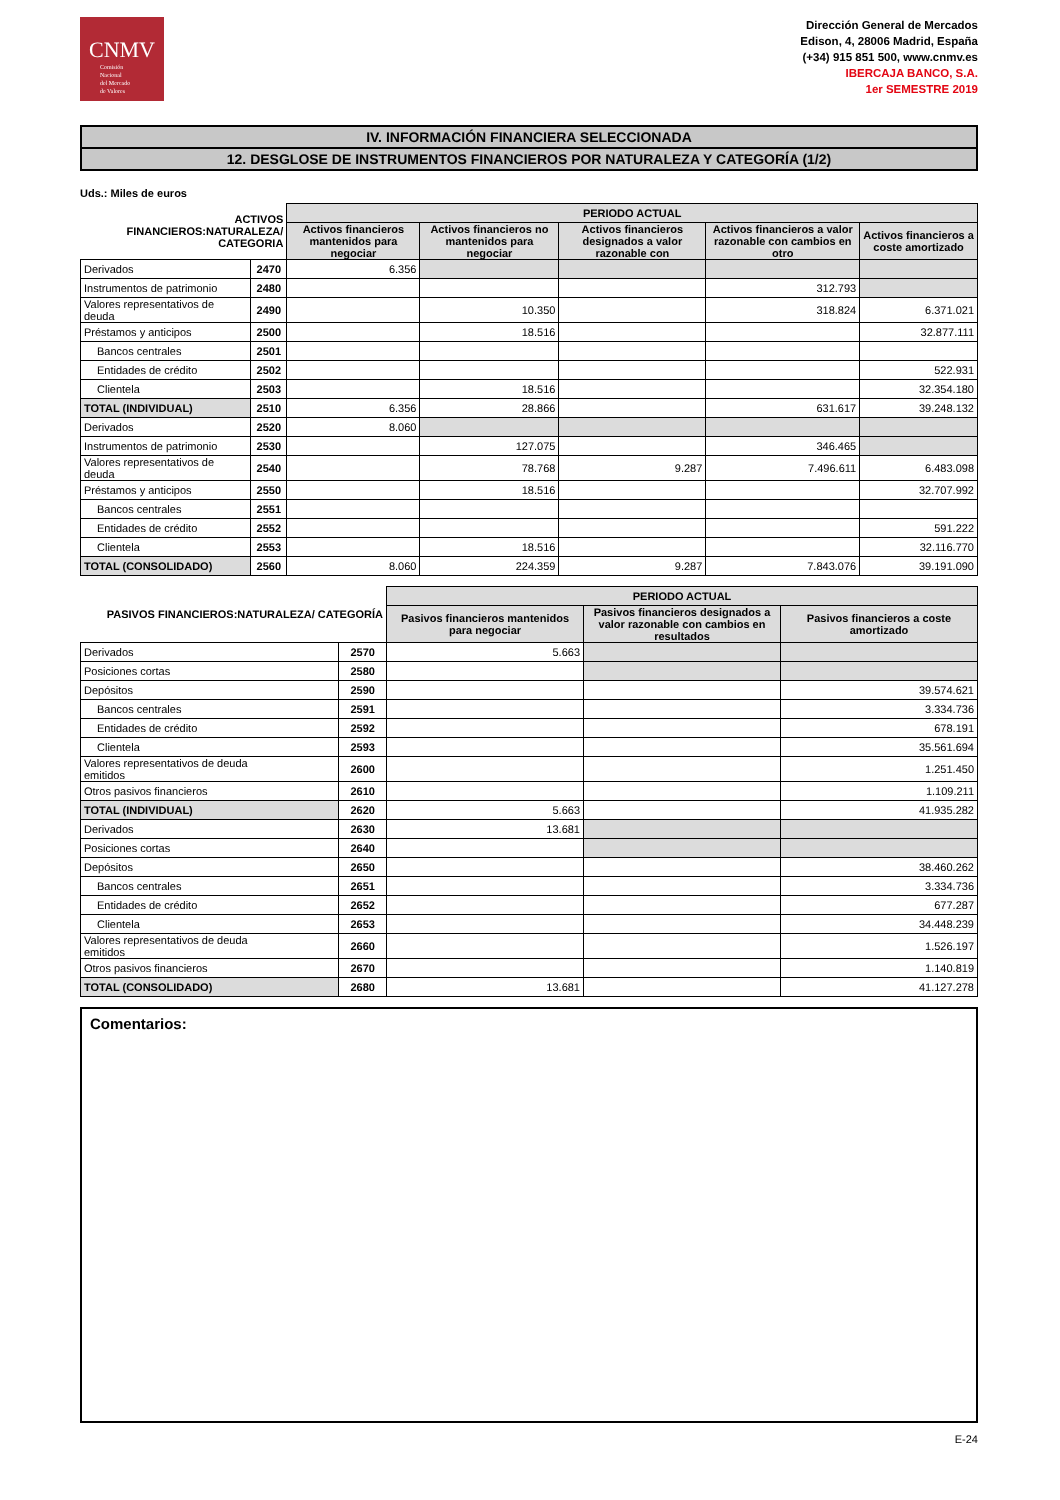CNMV
Comisión
Nacional
del Mercado
de Valores
Dirección General de Mercados
Edison, 4, 28006 Madrid, España
(+34) 915 851 500, www.cnmv.es
IBERCAJA BANCO, S.A.
1er SEMESTRE 2019
IV. INFORMACIÓN FINANCIERA SELECCIONADA
12. DESGLOSE DE INSTRUMENTOS FINANCIEROS POR NATURALEZA Y CATEGORÍA (1/2)
Uds.: Miles de euros
| ACTIVOS FINANCIEROS:NATURALEZA/ CATEGORIA | | PERIODO ACTUAL | | | | |
| --- | --- | --- | --- | --- | --- | --- |
| | | Activos financieros mantenidos para negociar | Activos financieros no mantenidos para negociar | Activos financieros designados a valor razonable con | Activos financieros a valor razonable con cambios en otro | Activos financieros a coste amortizado |
| Derivados | 2470 | 6.356 | | | | |
| Instrumentos de patrimonio | 2480 | | | | 312.793 | |
| Valores representativos de deuda | 2490 | | 10.350 | | 318.824 | 6.371.021 |
| Préstamos y anticipos | 2500 | | 18.516 | | | 32.877.111 |
| Bancos centrales | 2501 | | | | | |
| Entidades de crédito | 2502 | | | | | 522.931 |
| Clientela | 2503 | | 18.516 | | | 32.354.180 |
| TOTAL (INDIVIDUAL) | 2510 | 6.356 | 28.866 | | 631.617 | 39.248.132 |
| Derivados | 2520 | 8.060 | | | | |
| Instrumentos de patrimonio | 2530 | | 127.075 | | 346.465 | |
| Valores representativos de deuda | 2540 | | 78.768 | 9.287 | 7.496.611 | 6.483.098 |
| Préstamos y anticipos | 2550 | | 18.516 | | | 32.707.992 |
| Bancos centrales | 2551 | | | | | |
| Entidades de crédito | 2552 | | | | | 591.222 |
| Clientela | 2553 | | 18.516 | | | 32.116.770 |
| TOTAL (CONSOLIDADO) | 2560 | 8.060 | 224.359 | 9.287 | 7.843.076 | 39.191.090 |
| PASIVOS FINANCIEROS:NATURALEZA/ CATEGORÍA | | PERIODO ACTUAL | | |
| --- | --- | --- | --- | --- |
| | | Pasivos financieros mantenidos para negociar | Pasivos financieros designados a valor razonable con cambios en resultados | Pasivos financieros a coste amortizado |
| Derivados | 2570 | 5.663 | | |
| Posiciones cortas | 2580 | | | |
| Depósitos | 2590 | | | 39.574.621 |
| Bancos centrales | 2591 | | | 3.334.736 |
| Entidades de crédito | 2592 | | | 678.191 |
| Clientela | 2593 | | | 35.561.694 |
| Valores representativos de deuda emitidos | 2600 | | | 1.251.450 |
| Otros pasivos financieros | 2610 | | | 1.109.211 |
| TOTAL (INDIVIDUAL) | 2620 | 5.663 | | 41.935.282 |
| Derivados | 2630 | 13.681 | | |
| Posiciones cortas | 2640 | | | |
| Depósitos | 2650 | | | 38.460.262 |
| Bancos centrales | 2651 | | | 3.334.736 |
| Entidades de crédito | 2652 | | | 677.287 |
| Clientela | 2653 | | | 34.448.239 |
| Valores representativos de deuda emitidos | 2660 | | | 1.526.197 |
| Otros pasivos financieros | 2670 | | | 1.140.819 |
| TOTAL (CONSOLIDADO) | 2680 | 13.681 | | 41.127.278 |
Comentarios:
E-24